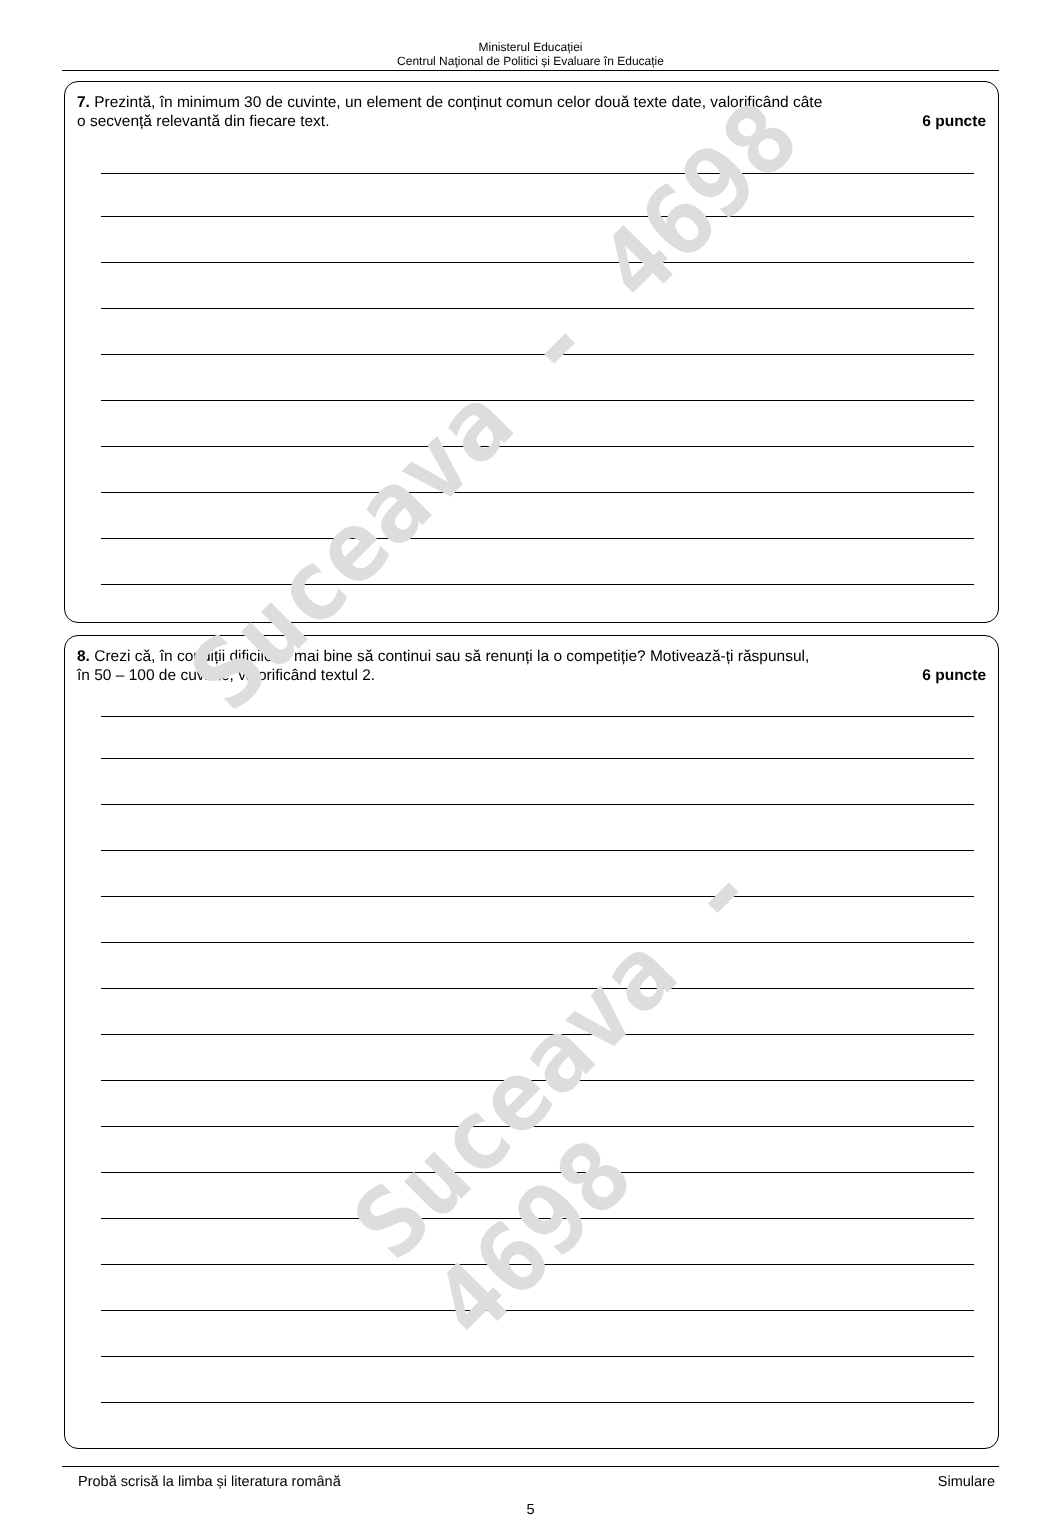Ministerul Educației
Centrul Naţional de Politici și Evaluare în Educație
7. Prezintă, în minimum 30 de cuvinte, un element de conținut comun celor două texte date, valorificând câte
o secvență relevantă din fiecare text. 6 puncte
8. Crezi că, în condiții dificile, e mai bine să continui sau să renunți la o competiție? Motivează-ți răspunsul,
în 50 – 100 de cuvinte, valorificând textul 2. 6 puncte
Probă scrisă la limba și literatura română Simulare
5
Suceava - 4698
Suceava - 4698